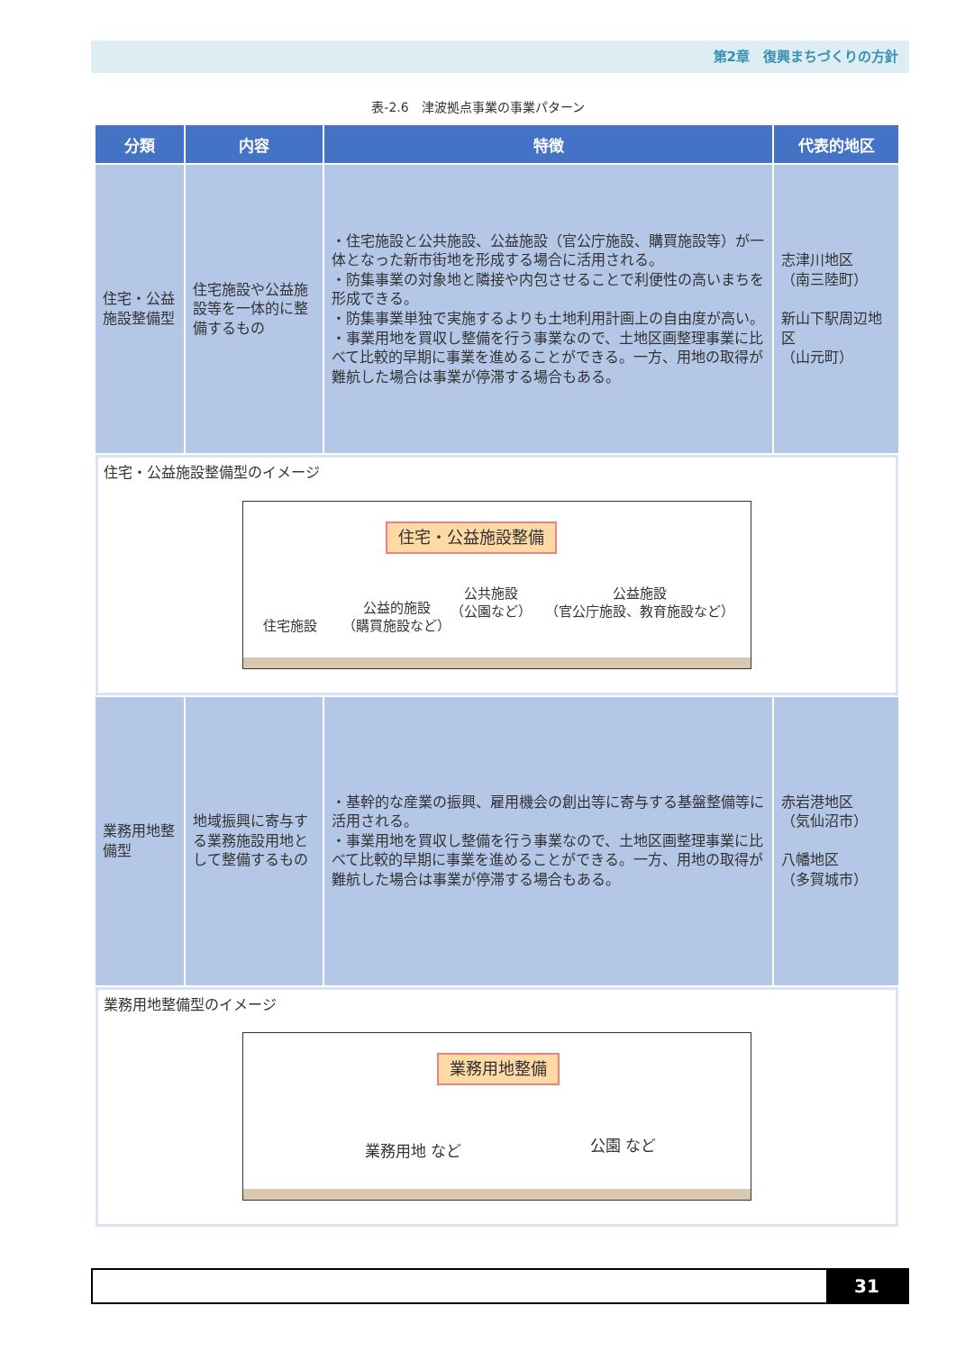第2章　復興まちづくりの方針
表-2.6　津波拠点事業の事業パターン
| 分類 | 内容 | 特徴 | 代表的地区 |
| --- | --- | --- | --- |
| 住宅・公益施設整備型 | 住宅施設や公益施設等を一体的に整備するもの | ・住宅施設と公共施設、公益施設（官公庁施設、購買施設等）が一体となった新市街地を形成する場合に活用される。 ・防集事業の対象地と隣接や内包させることで利便性の高いまちを形成できる。 ・防集事業単独で実施するよりも土地利用計画上の自由度が高い。 ・事業用地を買収し整備を行う事業なので、土地区画整理事業に比べて比較的早期に事業を進めることができる。一方、用地の取得が難航した場合は事業が停滞する場合もある。 | 志津川地区 （南三陸町） 新山下駅周辺地区 （山元町） |
| 住宅・公益施設整備型のイメージ 住宅・公益施設整備 住宅施設 公益的施設 （購買施設など） 公共施設 （公園など） 公益施設 （官公庁施設、教育施設など） | | | |
| 業務用地整備型 | 地域振興に寄与する業務施設用地として整備するもの | ・基幹的な産業の振興、雇用機会の創出等に寄与する基盤整備等に活用される。 ・事業用地を買収し整備を行う事業なので、土地区画整理事業に比べて比較的早期に事業を進めることができる。一方、用地の取得が難航した場合は事業が停滞する場合もある。 | 赤岩港地区 （気仙沼市） 八幡地区 （多賀城市） |
| 業務用地整備型のイメージ 業務用地整備 業務用地 など 公園 など | | | |
31